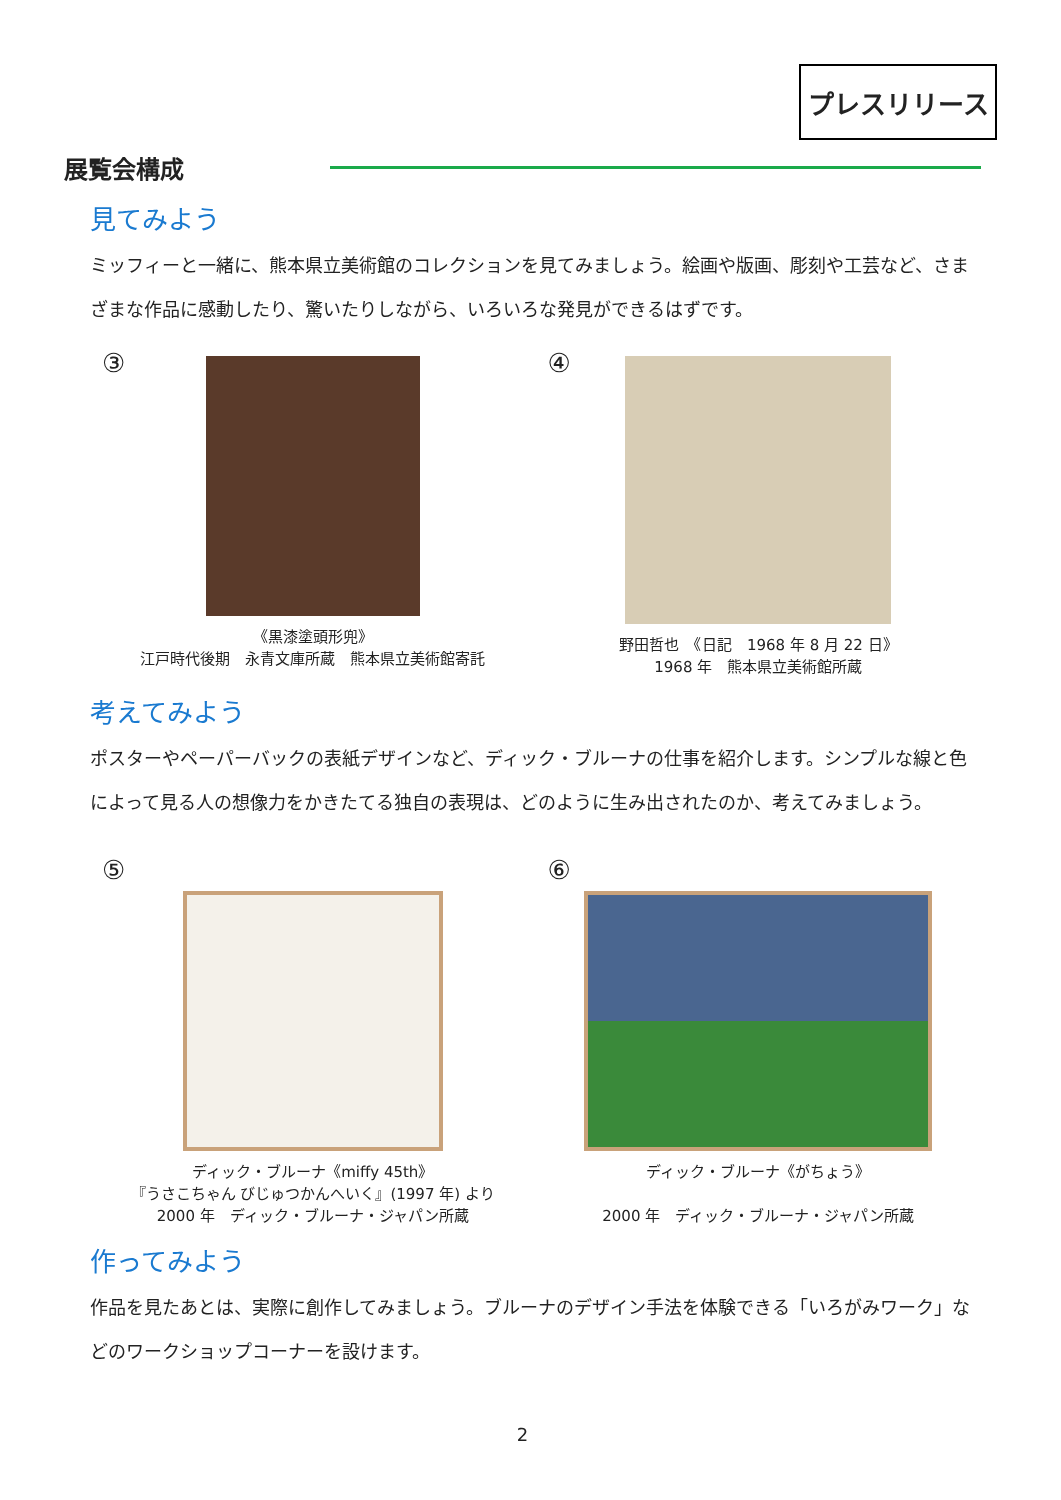プレスリリース
展覧会構成
見てみよう
ミッフィーと一緒に、熊本県立美術館のコレクションを見てみましょう。絵画や版画、彫刻や工芸など、さまざまな作品に感動したり、驚いたりしながら、いろいろな発見ができるはずです。
③
《黒漆塗頭形兜》
江戸時代後期　永青文庫所蔵　熊本県立美術館寄託
④
野田哲也　《日記　1968 年 8 月 22 日》
1968 年　熊本県立美術館所蔵
考えてみよう
ポスターやペーパーバックの表紙デザインなど、ディック・ブルーナの仕事を紹介します。シンプルな線と色によって見る人の想像力をかきたてる独自の表現は、どのように生み出されたのか、考えてみましょう。
⑤
ディック・ブルーナ《miffy 45th》
『うさこちゃん びじゅつかんへいく』(1997 年) より
2000 年　ディック・ブルーナ・ジャパン所蔵
⑥
ディック・ブルーナ《がちょう》
2000 年　ディック・ブルーナ・ジャパン所蔵
作ってみよう
作品を見たあとは、実際に創作してみましょう。ブルーナのデザイン手法を体験できる「いろがみワーク」などのワークショップコーナーを設けます。
2